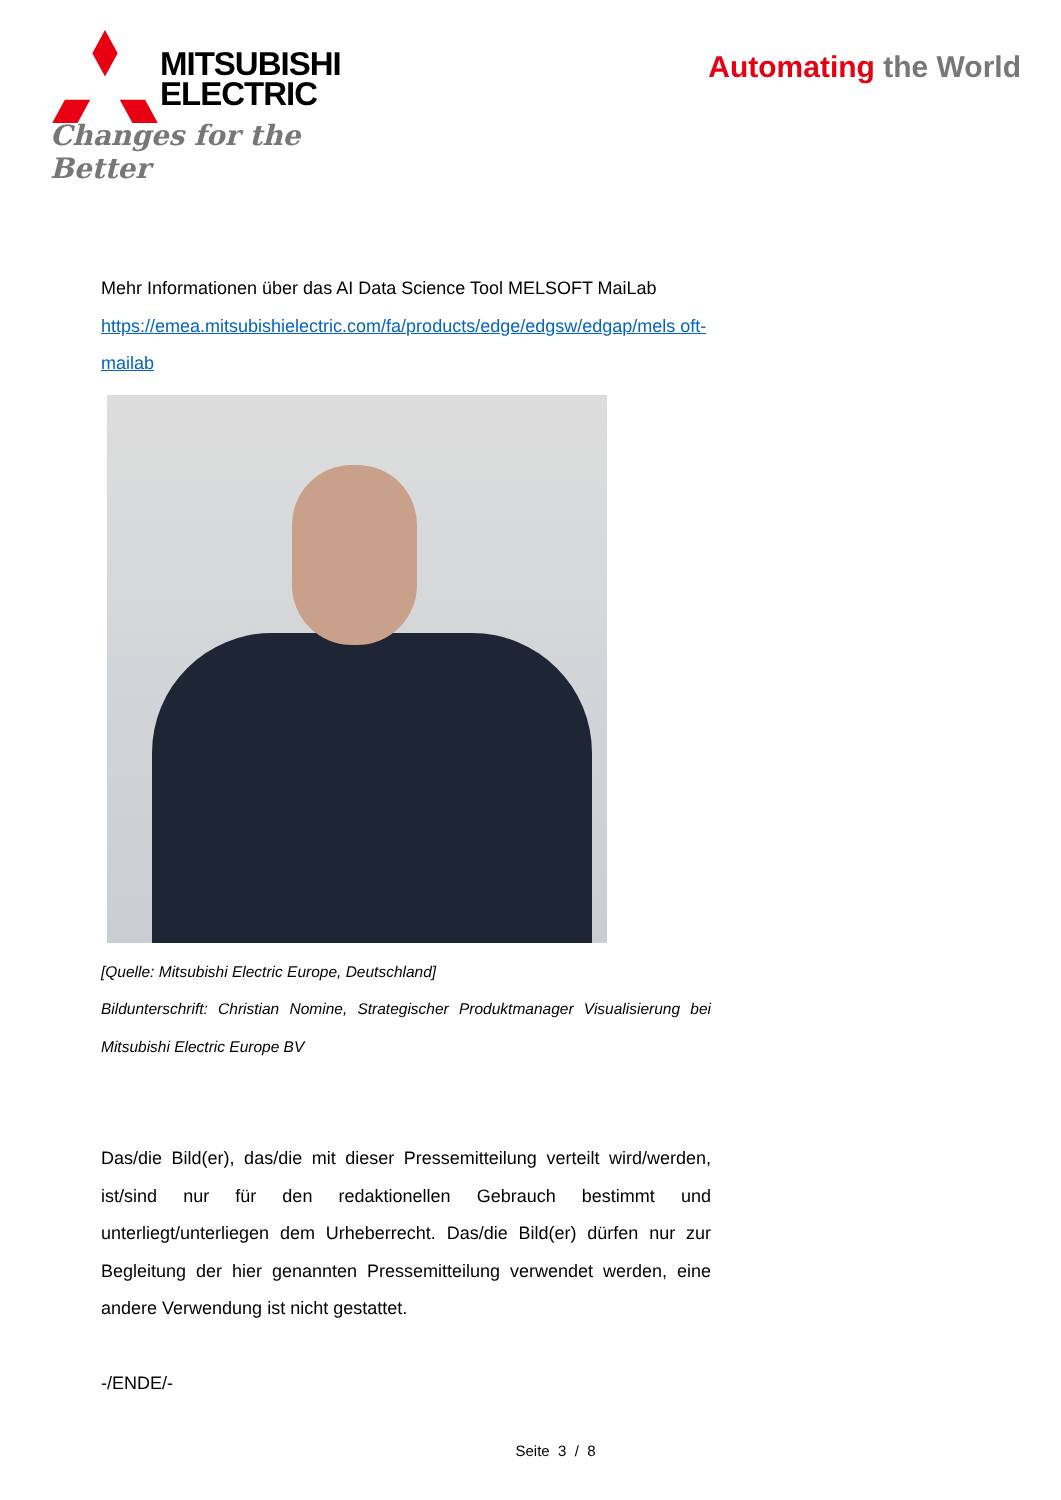MITSUBISHI
ELECTRIC
Changes for the Better
Automating the World
Mehr Informationen über das AI Data Science Tool MELSOFT MaiLab
https://emea.mitsubishielectric.com/fa/products/edge/edgsw/edgap/mels oft-mailab
[Quelle: Mitsubishi Electric Europe, Deutschland]
Bildunterschrift: Christian Nomine, Strategischer Produktmanager Visualisierung bei Mitsubishi Electric Europe BV
Das/die Bild(er), das/die mit dieser Pressemitteilung verteilt wird/werden, ist/sind nur für den redaktionellen Gebrauch bestimmt und unterliegt/unterliegen dem Urheberrecht. Das/die Bild(er) dürfen nur zur Begleitung der hier genannten Pressemitteilung verwendet werden, eine andere Verwendung ist nicht gestattet.
-/ENDE/-
Seite 3 / 8